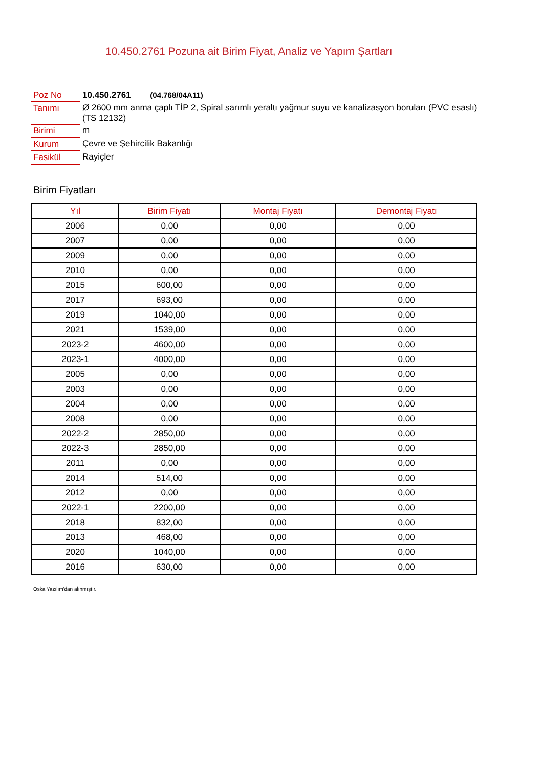10.450.2761 Pozuna ait Birim Fiyat, Analiz ve Yapım Şartları
| Poz No | 10.450.2761 (04.768/04A11) |
| Tanımı | Ø 2600 mm anma çaplı TİP 2, Spiral sarımlı yeraltı yağmur suyu ve kanalizasyon boruları (PVC esaslı) (TS 12132) |
| Birimi | m |
| Kurum | Çevre ve Şehircilik Bakanlığı |
| Fasikül | Rayiçler |
Birim Fiyatları
| Yıl | Birim Fiyatı | Montaj Fiyatı | Demontaj Fiyatı |
| --- | --- | --- | --- |
| 2006 | 0,00 | 0,00 | 0,00 |
| 2007 | 0,00 | 0,00 | 0,00 |
| 2009 | 0,00 | 0,00 | 0,00 |
| 2010 | 0,00 | 0,00 | 0,00 |
| 2015 | 600,00 | 0,00 | 0,00 |
| 2017 | 693,00 | 0,00 | 0,00 |
| 2019 | 1040,00 | 0,00 | 0,00 |
| 2021 | 1539,00 | 0,00 | 0,00 |
| 2023-2 | 4600,00 | 0,00 | 0,00 |
| 2023-1 | 4000,00 | 0,00 | 0,00 |
| 2005 | 0,00 | 0,00 | 0,00 |
| 2003 | 0,00 | 0,00 | 0,00 |
| 2004 | 0,00 | 0,00 | 0,00 |
| 2008 | 0,00 | 0,00 | 0,00 |
| 2022-2 | 2850,00 | 0,00 | 0,00 |
| 2022-3 | 2850,00 | 0,00 | 0,00 |
| 2011 | 0,00 | 0,00 | 0,00 |
| 2014 | 514,00 | 0,00 | 0,00 |
| 2012 | 0,00 | 0,00 | 0,00 |
| 2022-1 | 2200,00 | 0,00 | 0,00 |
| 2018 | 832,00 | 0,00 | 0,00 |
| 2013 | 468,00 | 0,00 | 0,00 |
| 2020 | 1040,00 | 0,00 | 0,00 |
| 2016 | 630,00 | 0,00 | 0,00 |
Oska Yazılım'dan alınmıştır.